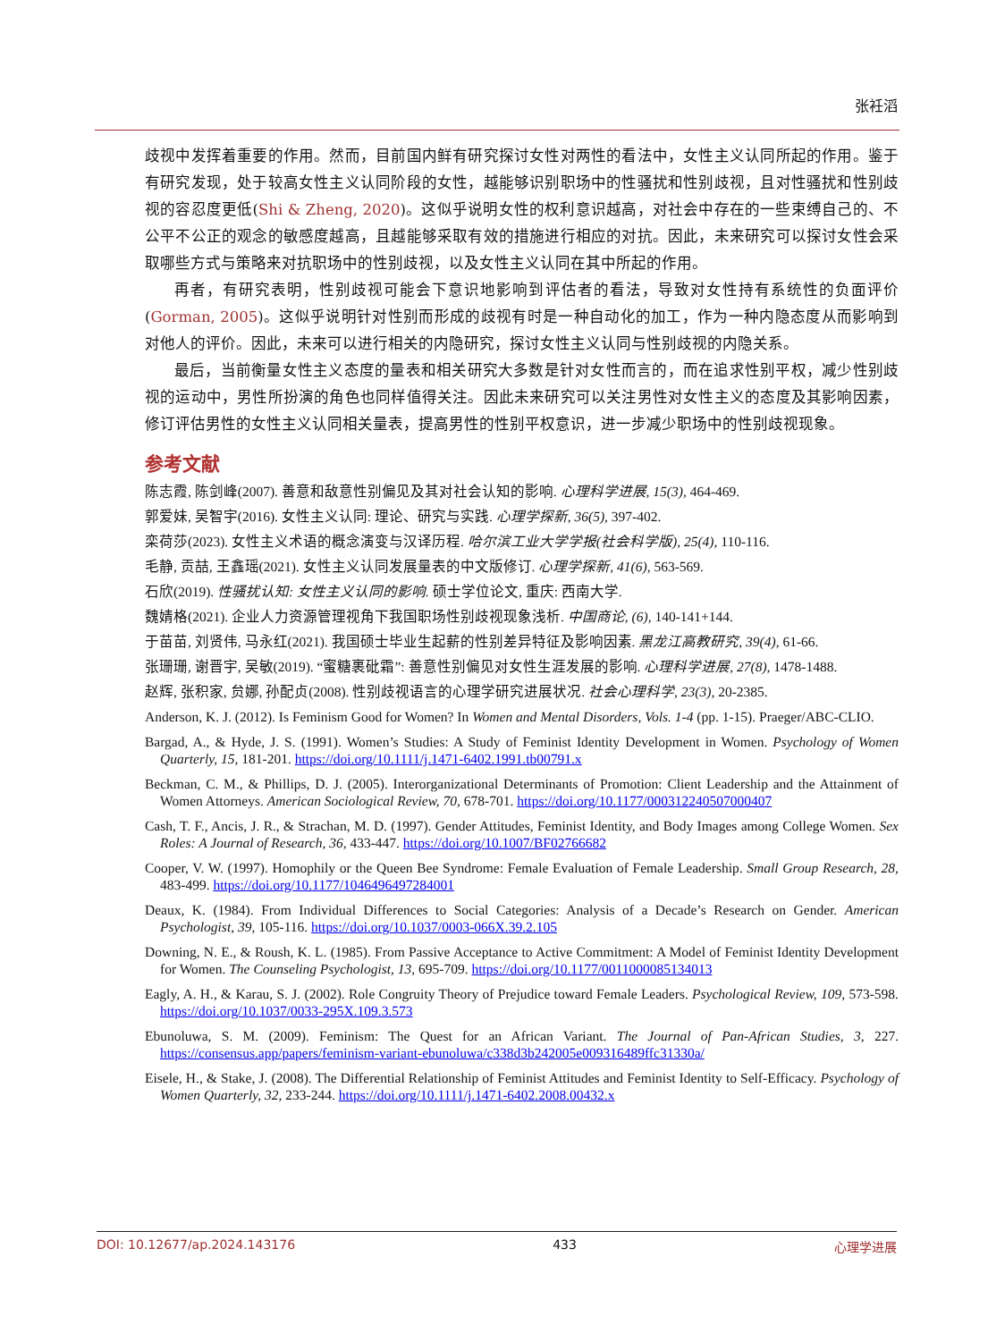张衽滔
歧视中发挥着重要的作用。然而，目前国内鲜有研究探讨女性对两性的看法中，女性主义认同所起的作用。鉴于有研究发现，处于较高女性主义认同阶段的女性，越能够识别职场中的性骚扰和性别歧视，且对性骚扰和性别歧视的容忍度更低(Shi & Zheng, 2020)。这似乎说明女性的权利意识越高，对社会中存在的一些束缚自己的、不公平不公正的观念的敏感度越高，且越能够采取有效的措施进行相应的对抗。因此，未来研究可以探讨女性会采取哪些方式与策略来对抗职场中的性别歧视，以及女性主义认同在其中所起的作用。
再者，有研究表明，性别歧视可能会下意识地影响到评估者的看法，导致对女性持有系统性的负面评价(Gorman, 2005)。这似乎说明针对性别而形成的歧视有时是一种自动化的加工，作为一种内隐态度从而影响到对他人的评价。因此，未来可以进行相关的内隐研究，探讨女性主义认同与性别歧视的内隐关系。
最后，当前衡量女性主义态度的量表和相关研究大多数是针对女性而言的，而在追求性别平权，减少性别歧视的运动中，男性所扮演的角色也同样值得关注。因此未来研究可以关注男性对女性主义的态度及其影响因素，修订评估男性的女性主义认同相关量表，提高男性的性别平权意识，进一步减少职场中的性别歧视现象。
参考文献
陈志霞, 陈剑峰(2007). 善意和敌意性别偏见及其对社会认知的影响. 心理科学进展, 15(3), 464-469.
郭爱妹, 吴智宇(2016). 女性主义认同: 理论、研究与实践. 心理学探新, 36(5), 397-402.
栾荷莎(2023). 女性主义术语的概念演变与汉译历程. 哈尔滨工业大学学报(社会科学版), 25(4), 110-116.
毛静, 贡喆, 王鑫瑶(2021). 女性主义认同发展量表的中文版修订. 心理学探新, 41(6), 563-569.
石欣(2019). 性骚扰认知: 女性主义认同的影响. 硕士学位论文, 重庆: 西南大学.
魏婧格(2021). 企业人力资源管理视角下我国职场性别歧视现象浅析. 中国商论, (6), 140-141+144.
于苗苗, 刘贤伟, 马永红(2021). 我国硕士毕业生起薪的性别差异特征及影响因素. 黑龙江高教研究, 39(4), 61-66.
张珊珊, 谢晋宇, 吴敏(2019). “蜜糖裹砒霜”: 善意性别偏见对女性生涯发展的影响. 心理科学进展, 27(8), 1478-1488.
赵辉, 张积家, 贠娜, 孙配贞(2008). 性别歧视语言的心理学研究进展状况. 社会心理科学, 23(3), 20-2385.
Anderson, K. J. (2012). Is Feminism Good for Women? In Women and Mental Disorders, Vols. 1-4 (pp. 1-15). Praeger/ABC-CLIO.
Bargad, A., & Hyde, J. S. (1991). Women’s Studies: A Study of Feminist Identity Development in Women. Psychology of Women Quarterly, 15, 181-201. https://doi.org/10.1111/j.1471-6402.1991.tb00791.x
Beckman, C. M., & Phillips, D. J. (2005). Interorganizational Determinants of Promotion: Client Leadership and the Attainment of Women Attorneys. American Sociological Review, 70, 678-701. https://doi.org/10.1177/000312240507000407
Cash, T. F., Ancis, J. R., & Strachan, M. D. (1997). Gender Attitudes, Feminist Identity, and Body Images among College Women. Sex Roles: A Journal of Research, 36, 433-447. https://doi.org/10.1007/BF02766682
Cooper, V. W. (1997). Homophily or the Queen Bee Syndrome: Female Evaluation of Female Leadership. Small Group Research, 28, 483-499. https://doi.org/10.1177/1046496497284001
Deaux, K. (1984). From Individual Differences to Social Categories: Analysis of a Decade’s Research on Gender. American Psychologist, 39, 105-116. https://doi.org/10.1037/0003-066X.39.2.105
Downing, N. E., & Roush, K. L. (1985). From Passive Acceptance to Active Commitment: A Model of Feminist Identity Development for Women. The Counseling Psychologist, 13, 695-709. https://doi.org/10.1177/0011000085134013
Eagly, A. H., & Karau, S. J. (2002). Role Congruity Theory of Prejudice toward Female Leaders. Psychological Review, 109, 573-598. https://doi.org/10.1037/0033-295X.109.3.573
Ebunoluwa, S. M. (2009). Feminism: The Quest for an African Variant. The Journal of Pan-African Studies, 3, 227. https://consensus.app/papers/feminism-variant-ebunoluwa/c338d3b242005e009316489ffc31330a/
Eisele, H., & Stake, J. (2008). The Differential Relationship of Feminist Attitudes and Feminist Identity to Self-Efficacy. Psychology of Women Quarterly, 32, 233-244. https://doi.org/10.1111/j.1471-6402.2008.00432.x
DOI: 10.12677/ap.2024.143176 433 心理学进展